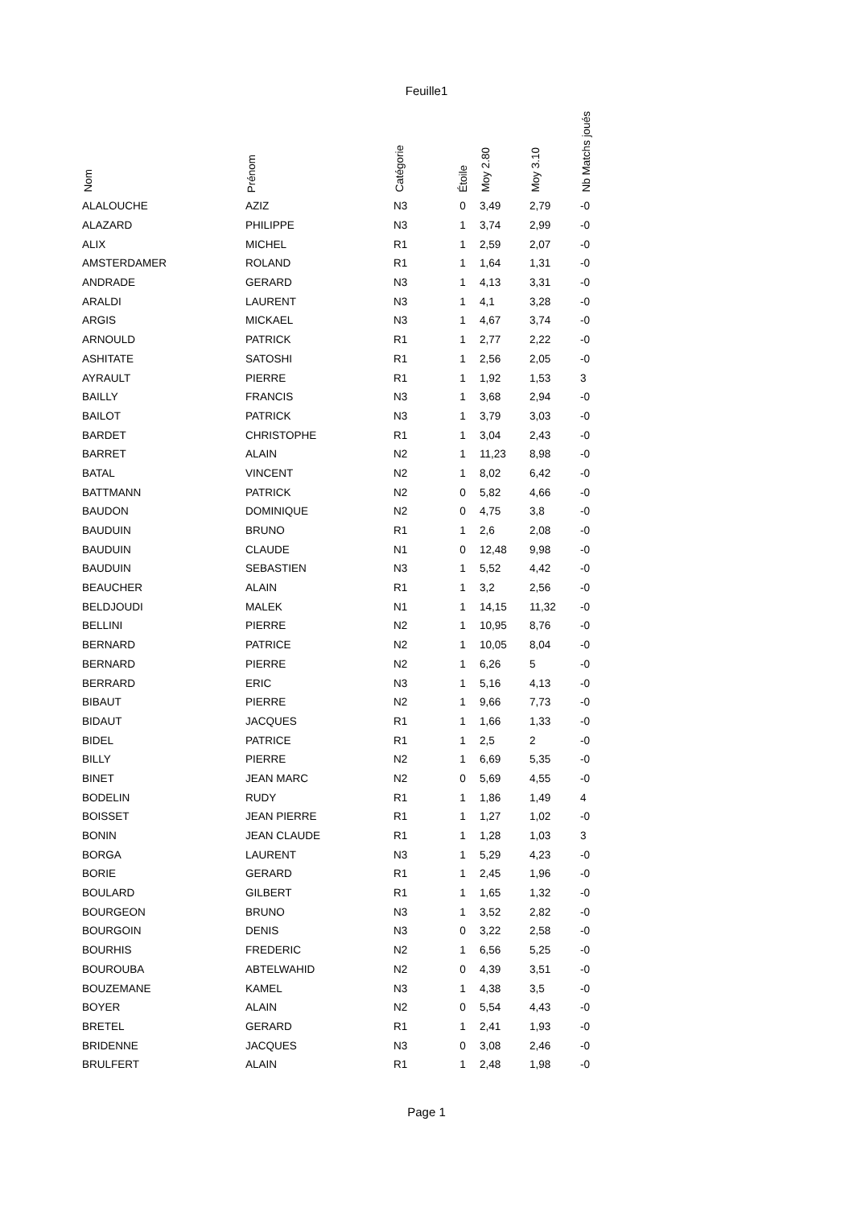Feuille1
| Nom | Prénom | Catégorie | Étoile | Moy 2.80 | Moy 3.10 | Nb Matchs joués |
| --- | --- | --- | --- | --- | --- | --- |
| ALALOUCHE | AZIZ | N3 | 0 | 3,49 | 2,79 | -0 |
| ALAZARD | PHILIPPE | N3 | 1 | 3,74 | 2,99 | -0 |
| ALIX | MICHEL | R1 | 1 | 2,59 | 2,07 | -0 |
| AMSTERDAMER | ROLAND | R1 | 1 | 1,64 | 1,31 | -0 |
| ANDRADE | GERARD | N3 | 1 | 4,13 | 3,31 | -0 |
| ARALDI | LAURENT | N3 | 1 | 4,1 | 3,28 | -0 |
| ARGIS | MICKAEL | N3 | 1 | 4,67 | 3,74 | -0 |
| ARNOULD | PATRICK | R1 | 1 | 2,77 | 2,22 | -0 |
| ASHITATE | SATOSHI | R1 | 1 | 2,56 | 2,05 | -0 |
| AYRAULT | PIERRE | R1 | 1 | 1,92 | 1,53 | 3 |
| BAILLY | FRANCIS | N3 | 1 | 3,68 | 2,94 | -0 |
| BAILOT | PATRICK | N3 | 1 | 3,79 | 3,03 | -0 |
| BARDET | CHRISTOPHE | R1 | 1 | 3,04 | 2,43 | -0 |
| BARRET | ALAIN | N2 | 1 | 11,23 | 8,98 | -0 |
| BATAL | VINCENT | N2 | 1 | 8,02 | 6,42 | -0 |
| BATTMANN | PATRICK | N2 | 0 | 5,82 | 4,66 | -0 |
| BAUDON | DOMINIQUE | N2 | 0 | 4,75 | 3,8 | -0 |
| BAUDUIN | BRUNO | R1 | 1 | 2,6 | 2,08 | -0 |
| BAUDUIN | CLAUDE | N1 | 0 | 12,48 | 9,98 | -0 |
| BAUDUIN | SEBASTIEN | N3 | 1 | 5,52 | 4,42 | -0 |
| BEAUCHER | ALAIN | R1 | 1 | 3,2 | 2,56 | -0 |
| BELDJOUDI | MALEK | N1 | 1 | 14,15 | 11,32 | -0 |
| BELLINI | PIERRE | N2 | 1 | 10,95 | 8,76 | -0 |
| BERNARD | PATRICE | N2 | 1 | 10,05 | 8,04 | -0 |
| BERNARD | PIERRE | N2 | 1 | 6,26 | 5 | -0 |
| BERRARD | ERIC | N3 | 1 | 5,16 | 4,13 | -0 |
| BIBAUT | PIERRE | N2 | 1 | 9,66 | 7,73 | -0 |
| BIDAUT | JACQUES | R1 | 1 | 1,66 | 1,33 | -0 |
| BIDEL | PATRICE | R1 | 1 | 2,5 | 2 | -0 |
| BILLY | PIERRE | N2 | 1 | 6,69 | 5,35 | -0 |
| BINET | JEAN MARC | N2 | 0 | 5,69 | 4,55 | -0 |
| BODELIN | RUDY | R1 | 1 | 1,86 | 1,49 | 4 |
| BOISSET | JEAN PIERRE | R1 | 1 | 1,27 | 1,02 | -0 |
| BONIN | JEAN CLAUDE | R1 | 1 | 1,28 | 1,03 | 3 |
| BORGA | LAURENT | N3 | 1 | 5,29 | 4,23 | -0 |
| BORIE | GERARD | R1 | 1 | 2,45 | 1,96 | -0 |
| BOULARD | GILBERT | R1 | 1 | 1,65 | 1,32 | -0 |
| BOURGEON | BRUNO | N3 | 1 | 3,52 | 2,82 | -0 |
| BOURGOIN | DENIS | N3 | 0 | 3,22 | 2,58 | -0 |
| BOURHIS | FREDERIC | N2 | 1 | 6,56 | 5,25 | -0 |
| BOUROUBA | ABTELWAHID | N2 | 0 | 4,39 | 3,51 | -0 |
| BOUZEMANE | KAMEL | N3 | 1 | 4,38 | 3,5 | -0 |
| BOYER | ALAIN | N2 | 0 | 5,54 | 4,43 | -0 |
| BRETEL | GERARD | R1 | 1 | 2,41 | 1,93 | -0 |
| BRIDENNE | JACQUES | N3 | 0 | 3,08 | 2,46 | -0 |
| BRULFERT | ALAIN | R1 | 1 | 2,48 | 1,98 | -0 |
Page 1